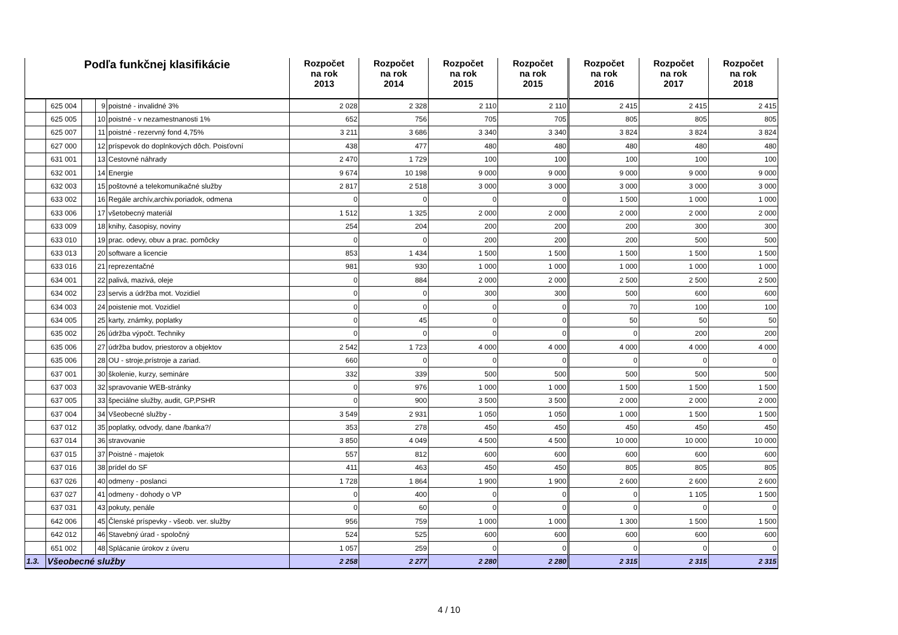| Podľa funkčnej klasifikácie | | | | | Rozpočet na rok 2013 | Rozpočet na rok 2014 | Rozpočet na rok 2015 | Rozpočet na rok 2015 | Rozpočet na rok 2016 | Rozpočet na rok 2017 | Rozpočet na rok 2018 |
| --- | --- | --- | --- | --- | --- | --- | --- | --- | --- | --- | --- |
| | 625 004 | | 9 | poistné - invalidné 3% | 2 028 | 2 328 | 2 110 | 2 110 | 2 415 | 2 415 | 2 415 |
| | 625 005 | | 10 | poistné - v nezamestnanosti 1% | 652 | 756 | 705 | 705 | 805 | 805 | 805 |
| | 625 007 | | 11 | poistné - rezervný fond 4,75% | 3 211 | 3 686 | 3 340 | 3 340 | 3 824 | 3 824 | 3 824 |
| | 627 000 | | 12 | príspevok do doplnkových dôch. Poisťovní | 438 | 477 | 480 | 480 | 480 | 480 | 480 |
| | 631 001 | | 13 | Cestovné náhrady | 2 470 | 1 729 | 100 | 100 | 100 | 100 | 100 |
| | 632 001 | | 14 | Energie | 9 674 | 10 198 | 9 000 | 9 000 | 9 000 | 9 000 | 9 000 |
| | 632 003 | | 15 | poštovné a telekomunikačné služby | 2 817 | 2 518 | 3 000 | 3 000 | 3 000 | 3 000 | 3 000 |
| | 633 002 | | 16 | Regále archív,archiv.poriadok, odmena | 0 | 0 | 0 | 0 | 1 500 | 1 000 | 1 000 |
| | 633 006 | | 17 | všetobecný materiál | 1 512 | 1 325 | 2 000 | 2 000 | 2 000 | 2 000 | 2 000 |
| | 633 009 | | 18 | knihy, časopisy, noviny | 254 | 204 | 200 | 200 | 200 | 300 | 300 |
| | 633 010 | | 19 | prac. odevy, obuv a prac. pomôcky | 0 | 0 | 200 | 200 | 200 | 500 | 500 |
| | 633 013 | | 20 | software a licencie | 853 | 1 434 | 1 500 | 1 500 | 1 500 | 1 500 | 1 500 |
| | 633 016 | | 21 | reprezentačné | 981 | 930 | 1 000 | 1 000 | 1 000 | 1 000 | 1 000 |
| | 634 001 | | 22 | palivá, mazivá, oleje | 0 | 884 | 2 000 | 2 000 | 2 500 | 2 500 | 2 500 |
| | 634 002 | | 23 | servis a údržba mot. Vozidiel | 0 | 0 | 300 | 300 | 500 | 600 | 600 |
| | 634 003 | | 24 | poistenie mot. Vozidiel | 0 | 0 | 0 | 0 | 70 | 100 | 100 |
| | 634 005 | | 25 | karty, známky, poplatky | 0 | 45 | 0 | 0 | 50 | 50 | 50 |
| | 635 002 | | 26 | údržba výpočt. Techniky | 0 | 0 | 0 | 0 | 0 | 200 | 200 |
| | 635 006 | | 27 | údržba budov, priestorov a objektov | 2 542 | 1 723 | 4 000 | 4 000 | 4 000 | 4 000 | 4 000 |
| | 635 006 | | 28 | OU - stroje,prístroje a zariad. | 660 | 0 | 0 | 0 | 0 | 0 | 0 |
| | 637 001 | | 30 | školenie, kurzy, semináre | 332 | 339 | 500 | 500 | 500 | 500 | 500 |
| | 637 003 | | 32 | spravovanie WEB-stránky | 0 | 976 | 1 000 | 1 000 | 1 500 | 1 500 | 1 500 |
| | 637 005 | | 33 | špeciálne služby, audit, GP,PSHR | 0 | 900 | 3 500 | 3 500 | 2 000 | 2 000 | 2 000 |
| | 637 004 | | 34 | Všeobecné služby - | 3 549 | 2 931 | 1 050 | 1 050 | 1 000 | 1 500 | 1 500 |
| | 637 012 | | 35 | poplatky, odvody, dane /banka?/ | 353 | 278 | 450 | 450 | 450 | 450 | 450 |
| | 637 014 | | 36 | stravovanie | 3 850 | 4 049 | 4 500 | 4 500 | 10 000 | 10 000 | 10 000 |
| | 637 015 | | 37 | Poistné - majetok | 557 | 812 | 600 | 600 | 600 | 600 | 600 |
| | 637 016 | | 38 | prídel do SF | 411 | 463 | 450 | 450 | 805 | 805 | 805 |
| | 637 026 | | 40 | odmeny - poslanci | 1 728 | 1 864 | 1 900 | 1 900 | 2 600 | 2 600 | 2 600 |
| | 637 027 | | 41 | odmeny - dohody o VP | 0 | 400 | 0 | 0 | 0 | 1 105 | 1 500 |
| | 637 031 | | 43 | pokuty, penále | 0 | 60 | 0 | 0 | 0 | 0 | 0 |
| | 642 006 | | 45 | Členské príspevky - všeob. ver. služby | 956 | 759 | 1 000 | 1 000 | 1 300 | 1 500 | 1 500 |
| | 642 012 | | 46 | Stavebný úrad - spoločný | 524 | 525 | 600 | 600 | 600 | 600 | 600 |
| | 651 002 | | 48 | Splácanie úrokov z úveru | 1 057 | 259 | 0 | 0 | 0 | 0 | 0 |
| 1.3. | Všeobecné služby | | | | 2 258 | 2 277 | 2 280 | 2 280 | 2 315 | 2 315 | 2 315 |
4 / 10